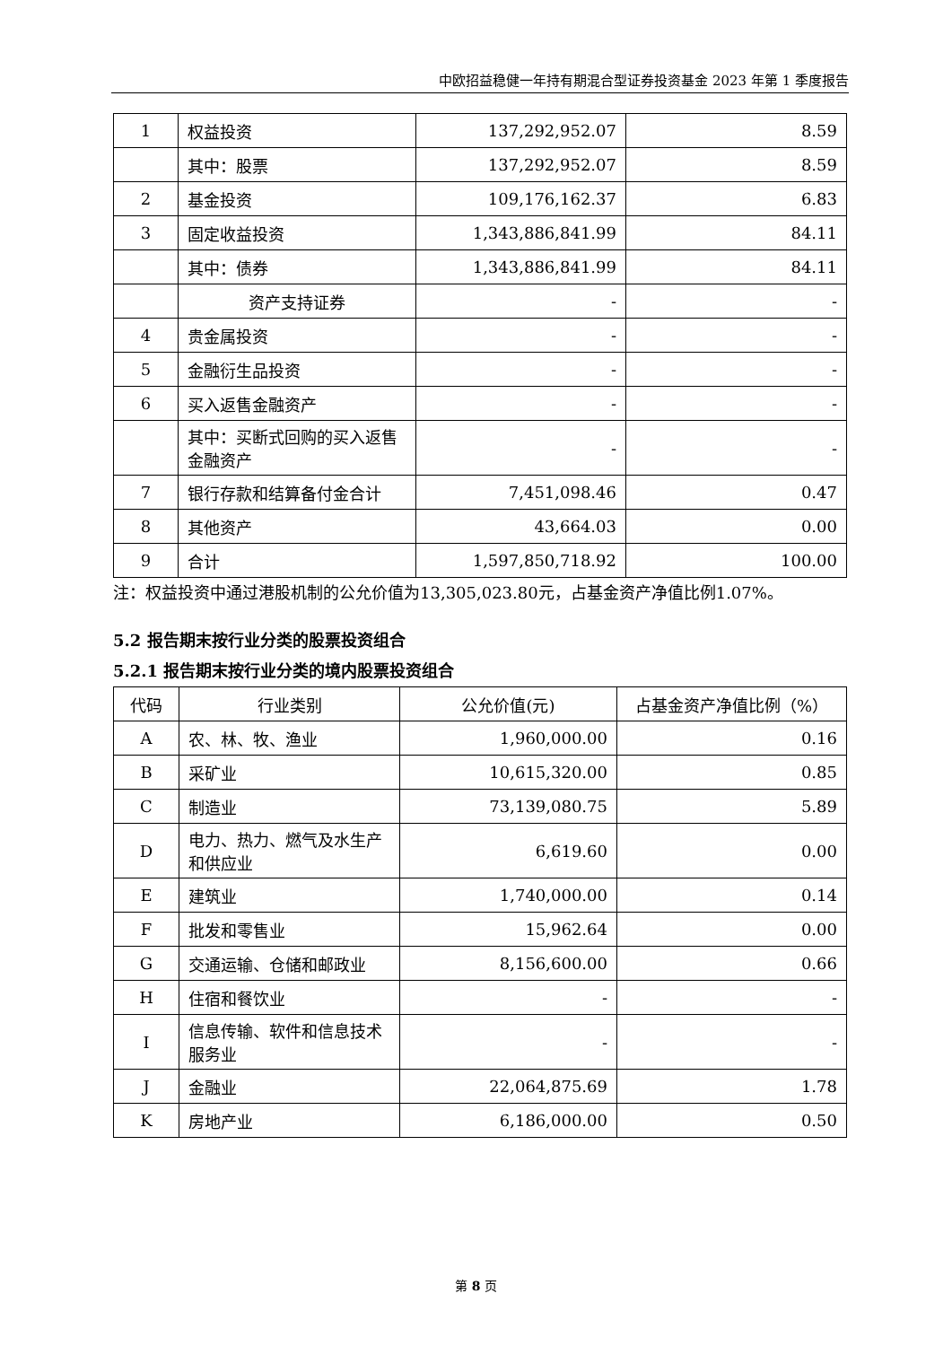中欧招益稳健一年持有期混合型证券投资基金 2023 年第 1 季度报告
| 1 | 权益投资 | 137,292,952.07 | 8.59 |
| | 其中：股票 | 137,292,952.07 | 8.59 |
| 2 | 基金投资 | 109,176,162.37 | 6.83 |
| 3 | 固定收益投资 | 1,343,886,841.99 | 84.11 |
| | 其中：债券 | 1,343,886,841.99 | 84.11 |
| | 资产支持证券 | - | - |
| 4 | 贵金属投资 | - | - |
| 5 | 金融衍生品投资 | - | - |
| 6 | 买入返售金融资产 | - | - |
| | 其中：买断式回购的买入返售金融资产 | - | - |
| 7 | 银行存款和结算备付金合计 | 7,451,098.46 | 0.47 |
| 8 | 其他资产 | 43,664.03 | 0.00 |
| 9 | 合计 | 1,597,850,718.92 | 100.00 |
注：权益投资中通过港股机制的公允价值为13,305,023.80元，占基金资产净值比例1.07%。
5.2 报告期末按行业分类的股票投资组合
5.2.1 报告期末按行业分类的境内股票投资组合
| 代码 | 行业类别 | 公允价值(元) | 占基金资产净值比例（%） |
| --- | --- | --- | --- |
| A | 农、林、牧、渔业 | 1,960,000.00 | 0.16 |
| B | 采矿业 | 10,615,320.00 | 0.85 |
| C | 制造业 | 73,139,080.75 | 5.89 |
| D | 电力、热力、燃气及水生产和供应业 | 6,619.60 | 0.00 |
| E | 建筑业 | 1,740,000.00 | 0.14 |
| F | 批发和零售业 | 15,962.64 | 0.00 |
| G | 交通运输、仓储和邮政业 | 8,156,600.00 | 0.66 |
| H | 住宿和餐饮业 | - | - |
| I | 信息传输、软件和信息技术服务业 | - | - |
| J | 金融业 | 22,064,875.69 | 1.78 |
| K | 房地产业 | 6,186,000.00 | 0.50 |
第 8 页